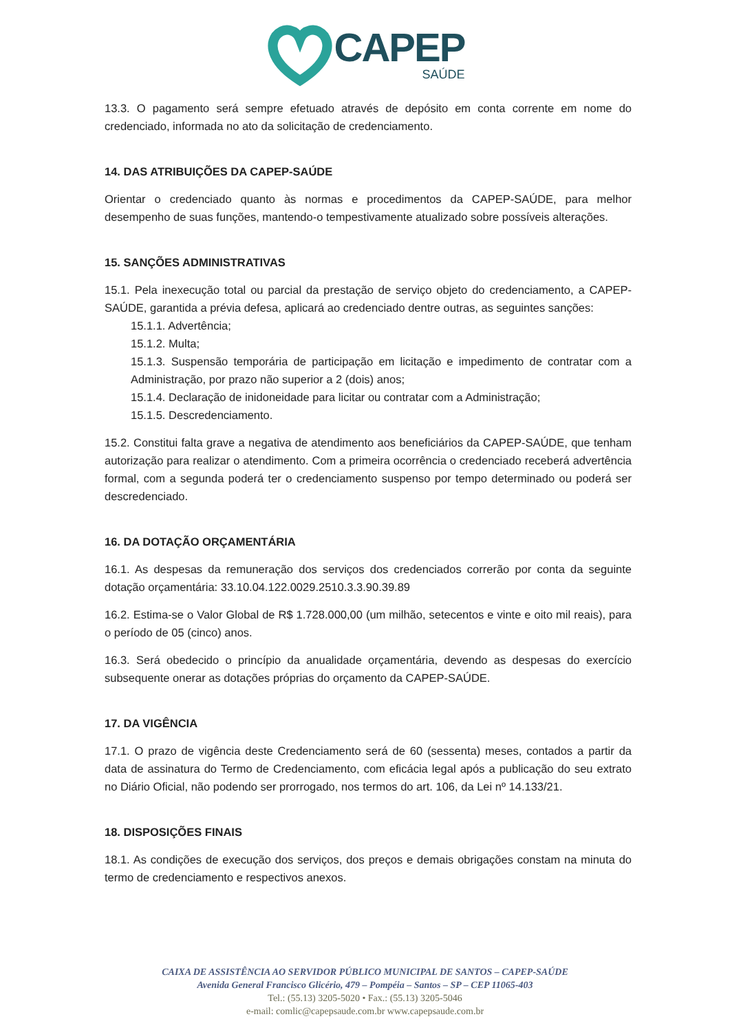CAPEP
SAÚDE
13.3. O pagamento será sempre efetuado através de depósito em conta corrente em nome do credenciado, informada no ato da solicitação de credenciamento.
14. DAS ATRIBUIÇÕES DA CAPEP-SAÚDE
Orientar o credenciado quanto às normas e procedimentos da CAPEP-SAÚDE, para melhor desempenho de suas funções, mantendo-o tempestivamente atualizado sobre possíveis alterações.
15. SANÇÕES ADMINISTRATIVAS
15.1. Pela inexecução total ou parcial da prestação de serviço objeto do credenciamento, a CAPEP-SAÚDE, garantida a prévia defesa, aplicará ao credenciado dentre outras, as seguintes sanções:
15.1.1. Advertência;
15.1.2. Multa;
15.1.3. Suspensão temporária de participação em licitação e impedimento de contratar com a Administração, por prazo não superior a 2 (dois) anos;
15.1.4. Declaração de inidoneidade para licitar ou contratar com a Administração;
15.1.5. Descredenciamento.
15.2. Constitui falta grave a negativa de atendimento aos beneficiários da CAPEP-SAÚDE, que tenham autorização para realizar o atendimento. Com a primeira ocorrência o credenciado receberá advertência formal, com a segunda poderá ter o credenciamento suspenso por tempo determinado ou poderá ser descredenciado.
16. DA DOTAÇÃO ORÇAMENTÁRIA
16.1. As despesas da remuneração dos serviços dos credenciados correrão por conta da seguinte dotação orçamentária: 33.10.04.122.0029.2510.3.3.90.39.89
16.2. Estima-se o Valor Global de R$ 1.728.000,00 (um milhão, setecentos e vinte e oito mil reais), para o período de 05 (cinco) anos.
16.3. Será obedecido o princípio da anualidade orçamentária, devendo as despesas do exercício subsequente onerar as dotações próprias do orçamento da CAPEP-SAÚDE.
17. DA VIGÊNCIA
17.1. O prazo de vigência deste Credenciamento será de 60 (sessenta) meses, contados a partir da data de assinatura do Termo de Credenciamento, com eficácia legal após a publicação do seu extrato no Diário Oficial, não podendo ser prorrogado, nos termos do art. 106, da Lei nº 14.133/21.
18. DISPOSIÇÕES FINAIS
18.1. As condições de execução dos serviços, dos preços e demais obrigações constam na minuta do termo de credenciamento e respectivos anexos.
CAIXA DE ASSISTÊNCIA AO SERVIDOR PÚBLICO MUNICIPAL DE SANTOS – CAPEP-SAÚDE
Avenida General Francisco Glicério, 479 – Pompéia – Santos – SP – CEP 11065-403
Tel.: (55.13) 3205-5020 • Fax.: (55.13) 3205-5046
e-mail: comlic@capepsaude.com.br www.capepsaude.com.br